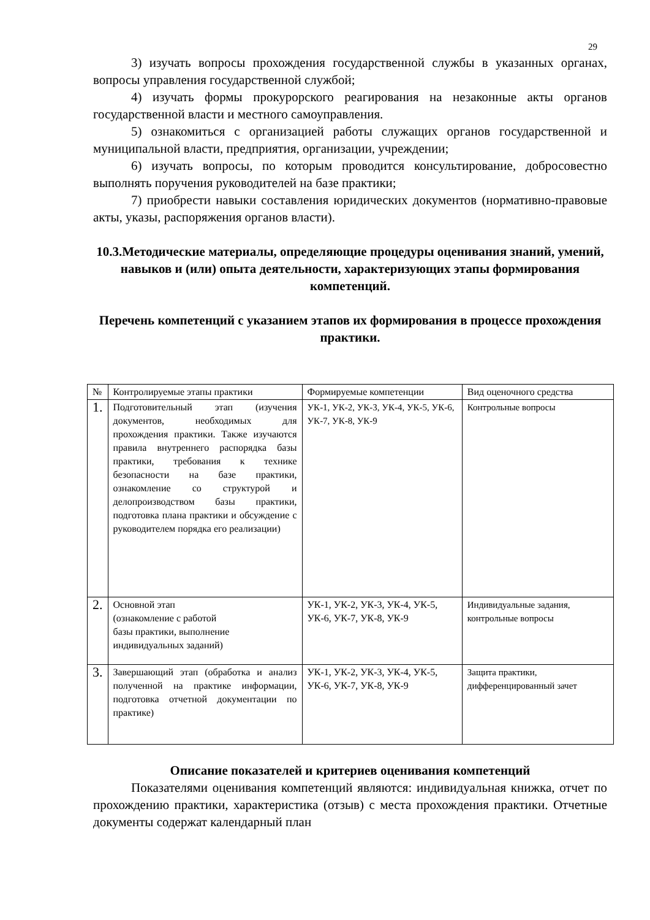29
3) изучать вопросы прохождения государственной службы в указанных органах, вопросы управления государственной службой;
4) изучать формы прокурорского реагирования на незаконные акты органов государственной власти и местного самоуправления.
5) ознакомиться с организацией работы служащих органов государственной и муниципальной власти, предприятия, организации, учреждении;
6) изучать вопросы, по которым проводится консультирование, добросовестно выполнять поручения руководителей на базе практики;
7) приобрести навыки составления юридических документов (нормативно-правовые акты, указы, распоряжения органов власти).
10.3.Методические материалы, определяющие процедуры оценивания знаний, умений, навыков и (или) опыта деятельности, характеризующих этапы формирования компетенций.
Перечень компетенций с указанием этапов их формирования в процессе прохождения практики.
| № | Контролируемые этапы практики | Формируемые компетенции | Вид оценочного средства |
| 1. | Подготовительный этап (изучения документов, необходимых для прохождения практики. Также изучаются правила внутреннего распорядка базы практики, требования к технике безопасности на базе практики, ознакомление со структурой и делопроизводством базы практики, подготовка плана практики и обсуждение с руководителем порядка его реализации) | УК-1, УК-2, УК-3, УК-4, УК-5, УК-6, УК-7, УК-8, УК-9 | Контрольные вопросы |
| 2. | Основной этап (ознакомление с работой базы практики, выполнение индивидуальных заданий) | УК-1, УК-2, УК-3, УК-4, УК-5, УК-6, УК-7, УК-8, УК-9 | Индивидуальные задания, контрольные вопросы |
| 3. | Завершающий этап (обработка и анализ полученной на практике информации, подготовка отчетной документации по практике) | УК-1, УК-2, УК-3, УК-4, УК-5, УК-6, УК-7, УК-8, УК-9 | Защита практики, дифференцированный зачет |
Описание показателей и критериев оценивания компетенций
Показателями оценивания компетенций являются: индивидуальная книжка, отчет по прохождению практики, характеристика (отзыв) с места прохождения практики. Отчетные документы содержат календарный план